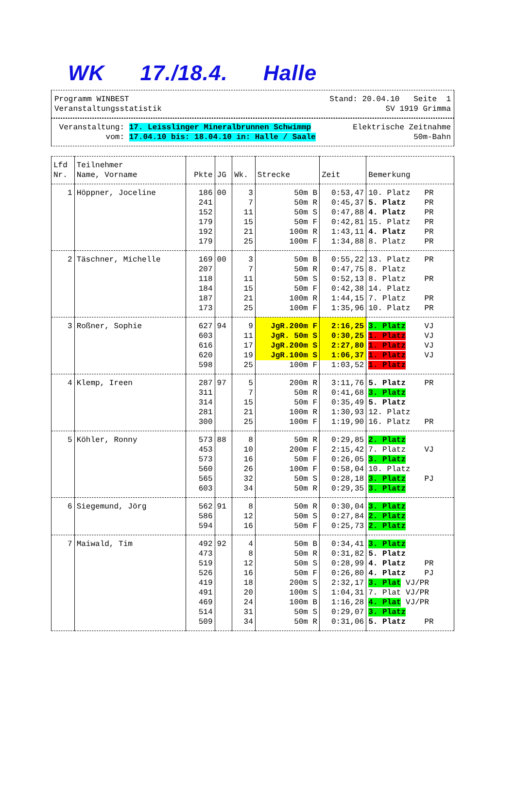WK 17./18.4. Halle
Programm WINBEST Stand: 20.04.10 Seite 1
Veranstaltungsstatistik SV 1919 Grimma
Veranstaltung: 17. Leisslinger Mineralbrunnen Schwimmp Elektrische Zeitnahme
vom: 17.04.10 bis: 18.04.10 in: Halle / Saale 50m-Bahn
| Lfd Nr. | Teilnehmer Name, Vorname | Pkte | JG | Wk. | Strecke | Zeit | Bemerkung |
| --- | --- | --- | --- | --- | --- | --- | --- |
| 1 | Höppner, Joceline | 186 | 00 | 3 | 50m B | 0:53,47 | 10. Platz PR |
| | | 241 | | 7 | 50m R | 0:45,37 | 5. Platz PR |
| | | 152 | | 11 | 50m S | 0:47,88 | 4. Platz PR |
| | | 179 | | 15 | 50m F | 0:42,81 | 15. Platz PR |
| | | 192 | | 21 | 100m R | 1:43,11 | 4. Platz PR |
| | | 179 | | 25 | 100m F | 1:34,88 | 8. Platz PR |
| 2 | Täschner, Michelle | 169 | 00 | 3 | 50m B | 0:55,22 | 13. Platz PR |
| | | 207 | | 7 | 50m R | 0:47,75 | 8. Platz |
| | | 118 | | 11 | 50m S | 0:52,13 | 8. Platz PR |
| | | 184 | | 15 | 50m F | 0:42,38 | 14. Platz |
| | | 187 | | 21 | 100m R | 1:44,15 | 7. Platz PR |
| | | 173 | | 25 | 100m F | 1:35,96 | 10. Platz PR |
| 3 | Roßner, Sophie | 627 | 94 | 9 | JgR.200m F | 2:16,25 | 3. Platz VJ |
| | | 603 | | 11 | JgR. 50m S | 0:30,25 | 1. Platz VJ |
| | | 616 | | 17 | JgR.200m S | 2:27,80 | 1. Platz VJ |
| | | 620 | | 19 | JgR.100m S | 1:06,37 | 1. Platz VJ |
| | | 598 | | 25 | 100m F | 1:03,52 | 1. Platz |
| 4 | Klemp, Ireen | 287 | 97 | 5 | 200m R | 3:11,76 | 5. Platz PR |
| | | 311 | | 7 | 50m R | 0:41,68 | 3. Platz |
| | | 314 | | 15 | 50m F | 0:35,49 | 5. Platz |
| | | 281 | | 21 | 100m R | 1:30,93 | 12. Platz |
| | | 300 | | 25 | 100m F | 1:19,90 | 16. Platz PR |
| 5 | Köhler, Ronny | 573 | 88 | 8 | 50m R | 0:29,85 | 2. Platz |
| | | 453 | | 10 | 200m F | 2:15,42 | 7. Platz VJ |
| | | 573 | | 16 | 50m F | 0:26,05 | 3. Platz |
| | | 560 | | 26 | 100m F | 0:58,04 | 10. Platz |
| | | 565 | | 32 | 50m S | 0:28,18 | 3. Platz PJ |
| | | 603 | | 34 | 50m R | 0:29,35 | 3. Platz |
| 6 | Siegemund, Jörg | 562 | 91 | 8 | 50m R | 0:30,04 | 3. Platz |
| | | 586 | | 12 | 50m S | 0:27,84 | 2. Platz |
| | | 594 | | 16 | 50m F | 0:25,73 | 2. Platz |
| 7 | Maiwald, Tim | 492 | 92 | 4 | 50m B | 0:34,41 | 3. Platz |
| | | 473 | | 8 | 50m R | 0:31,82 | 5. Platz |
| | | 519 | | 12 | 50m S | 0:28,99 | 4. Platz PR |
| | | 526 | | 16 | 50m F | 0:26,80 | 4. Platz PJ |
| | | 419 | | 18 | 200m S | 2:32,17 | 3. Plat VJ/PR |
| | | 491 | | 20 | 100m S | 1:04,31 | 7. Plat VJ/PR |
| | | 469 | | 24 | 100m B | 1:16,28 | 4. Plat VJ/PR |
| | | 514 | | 31 | 50m S | 0:29,07 | 3. Platz |
| | | 509 | | 34 | 50m R | 0:31,06 | 5. Platz PR |